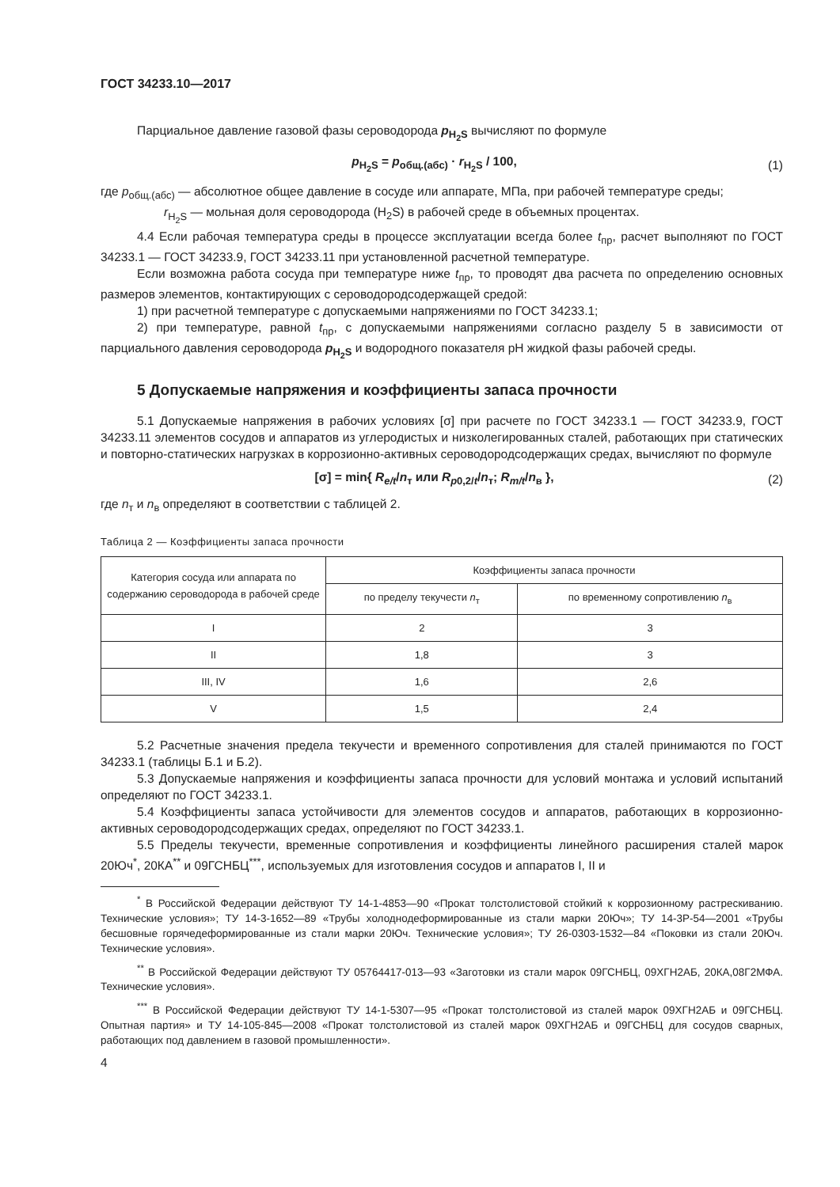ГОСТ 34233.10—2017
Парциальное давление газовой фазы сероводорода p<sub>H<sub>2</sub>S</sub> вычисляют по формуле
p<sub>H<sub>2</sub>S</sub> = p<sub>общ.(абс)</sub> · r<sub>H<sub>2</sub>S</sub> / 100, (1)
где p<sub>общ.(абс)</sub> — абсолютное общее давление в сосуде или аппарате, МПа, при рабочей температуре среды;
r<sub>H<sub>2</sub>S</sub> — мольная доля сероводорода (H<sub>2</sub>S) в рабочей среде в объемных процентах.
4.4 Если рабочая температура среды в процессе эксплуатации всегда более t<sub>пр</sub>, расчет выполняют по ГОСТ 34233.1 — ГОСТ 34233.9, ГОСТ 34233.11 при установленной расчетной температуре.
Если возможна работа сосуда при температуре ниже t<sub>пр</sub>, то проводят два расчета по определению основных размеров элементов, контактирующих с сероводородсодержащей средой:
1) при расчетной температуре с допускаемыми напряжениями по ГОСТ 34233.1;
2) при температуре, равной t<sub>пр</sub>, с допускаемыми напряжениями согласно разделу 5 в зависимости от парциального давления сероводорода p<sub>H<sub>2</sub>S</sub> и водородного показателя pH жидкой фазы рабочей среды.
5 Допускаемые напряжения и коэффициенты запаса прочности
5.1 Допускаемые напряжения в рабочих условиях [σ] при расчете по ГОСТ 34233.1 — ГОСТ 34233.9, ГОСТ 34233.11 элементов сосудов и аппаратов из углеродистых и низколегированных сталей, работающих при статических и повторно-статических нагрузках в коррозионно-активных сероводородсодержащих средах, вычисляют по формуле
[σ] = min{ R<sub>e/t</sub>/n<sub>т</sub> или R<sub>p0,2/t</sub>/n<sub>т</sub>; R<sub>m/t</sub>/n<sub>в</sub> }, (2)
где n<sub>т</sub> и n<sub>в</sub> определяют в соответствии с таблицей 2.
Таблица 2 — Коэффициенты запаса прочности
| Категория сосуда или аппарата по содержанию сероводорода в рабочей среде | Коэффициенты запаса прочности | |
| --- | --- | --- |
| | по пределу текучести n<sub>т</sub> | по временному сопротивлению n<sub>в</sub> |
| I | 2 | 3 |
| II | 1,8 | 3 |
| III, IV | 1,6 | 2,6 |
| V | 1,5 | 2,4 |
5.2 Расчетные значения предела текучести и временного сопротивления для сталей принимаются по ГОСТ 34233.1 (таблицы Б.1 и Б.2).
5.3 Допускаемые напряжения и коэффициенты запаса прочности для условий монтажа и условий испытаний определяют по ГОСТ 34233.1.
5.4 Коэффициенты запаса устойчивости для элементов сосудов и аппаратов, работающих в коррозионно-активных сероводородсодержащих средах, определяют по ГОСТ 34233.1.
5.5 Пределы текучести, временные сопротивления и коэффициенты линейного расширения сталей марок 20Юч<sup>*</sup>, 20КА<sup>**</sup> и 09ГСНБЦ<sup>***</sup>, используемых для изготовления сосудов и аппаратов I, II и
<sup>*</sup> В Российской Федерации действуют ТУ 14-1-4853—90 «Прокат толстолистовой стойкий к коррозионному растрескиванию. Технические условия»; ТУ 14-3-1652—89 «Трубы холоднодеформированные из стали марки 20Юч»; ТУ 14-3Р-54—2001 «Трубы бесшовные горячедеформированные из стали марки 20Юч. Технические условия»; ТУ 26-0303-1532—84 «Поковки из стали 20Юч. Технические условия».
<sup>**</sup> В Российской Федерации действуют ТУ 05764417-013—93 «Заготовки из стали марок 09ГСНБЦ, 09ХГН2АБ, 20КА,08Г2МФА. Технические условия».
<sup>***</sup> В Российской Федерации действуют ТУ 14-1-5307—95 «Прокат толстолистовой из сталей марок 09ХГН2АБ и 09ГСНБЦ. Опытная партия» и ТУ 14-105-845—2008 «Прокат толстолистовой из сталей марок 09ХГН2АБ и 09ГСНБЦ для сосудов сварных, работающих под давлением в газовой промышленности».
4